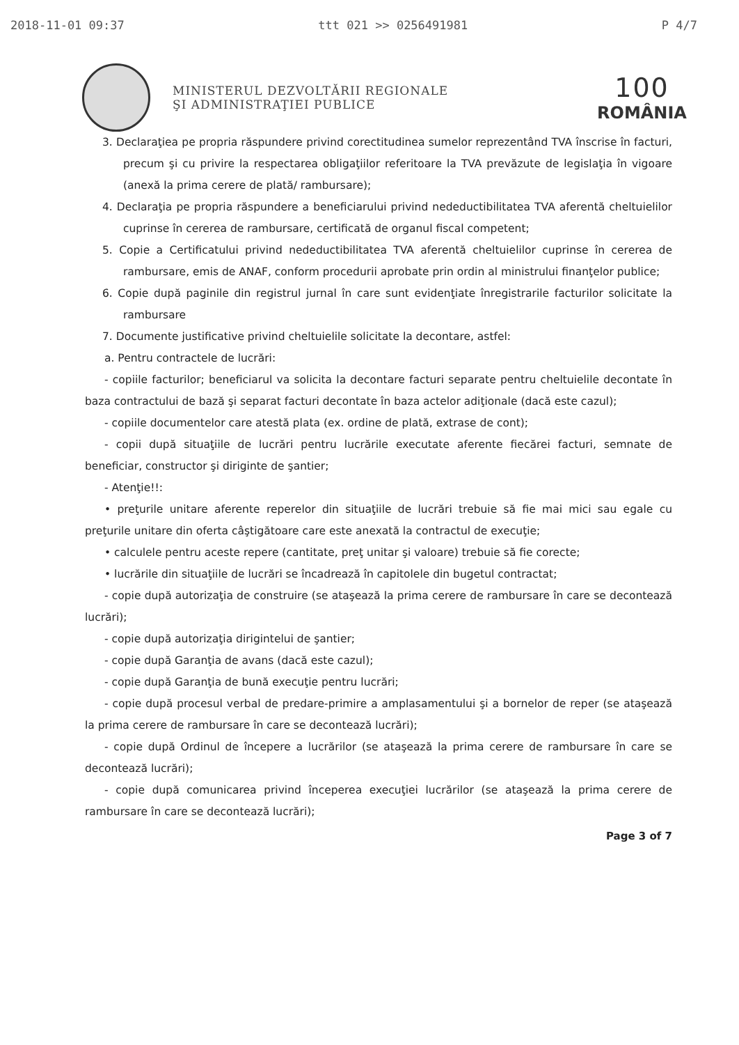2018-11-01 09:37 ttt 021 >> 0256491981 P 4/7
MINISTERUL DEZVOLTĂRII REGIONALE
ŞI ADMINISTRAŢIEI PUBLICE
100
ROMÂNIA
3. Declaraţiea pe propria răspundere privind corectitudinea sumelor reprezentând TVA înscrise în facturi, precum şi cu privire la respectarea obligaţiilor referitoare la TVA prevăzute de legislaţia în vigoare (anexă la prima cerere de plată/ rambursare);
4. Declaraţia pe propria răspundere a beneficiarului privind nedeductibilitatea TVA aferentă cheltuielilor cuprinse în cererea de rambursare, certificată de organul fiscal competent;
5. Copie a Certificatului privind nedeductibilitatea TVA aferentă cheltuielilor cuprinse în cererea de rambursare, emis de ANAF, conform procedurii aprobate prin ordin al ministrului finanţelor publice;
6. Copie după paginile din registrul jurnal în care sunt evidenţiate înregistrarile facturilor solicitate la rambursare
7. Documente justificative privind cheltuielile solicitate la decontare, astfel:
a. Pentru contractele de lucrări:
- copiile facturilor; beneficiarul va solicita la decontare facturi separate pentru cheltuielile decontate în baza contractului de bază şi separat facturi decontate în baza actelor adiţionale (dacă este cazul);
- copiile documentelor care atestă plata (ex. ordine de plată, extrase de cont);
- copii după situaţiile de lucrări pentru lucrările executate aferente fiecărei facturi, semnate de beneficiar, constructor şi diriginte de şantier;
- Atenţie!!:
• preţurile unitare aferente reperelor din situaţiile de lucrări trebuie să fie mai mici sau egale cu preţurile unitare din oferta câştigătoare care este anexată la contractul de execuţie;
• calculele pentru aceste repere (cantitate, preţ unitar şi valoare) trebuie să fie corecte;
• lucrările din situaţiile de lucrări se încadrează în capitolele din bugetul contractat;
- copie după autorizaţia de construire (se ataşează la prima cerere de rambursare în care se decontează lucrări);
- copie după autorizaţia dirigintelui de şantier;
- copie după Garanţia de avans (dacă este cazul);
- copie după Garanţia de bună execuţie pentru lucrări;
- copie după procesul verbal de predare-primire a amplasamentului şi a bornelor de reper (se ataşează la prima cerere de rambursare în care se decontează lucrări);
- copie după Ordinul de începere a lucrărilor (se ataşează la prima cerere de rambursare în care se decontează lucrări);
- copie după comunicarea privind începerea execuţiei lucrărilor (se ataşează la prima cerere de rambursare în care se decontează lucrări);
Page 3 of 7